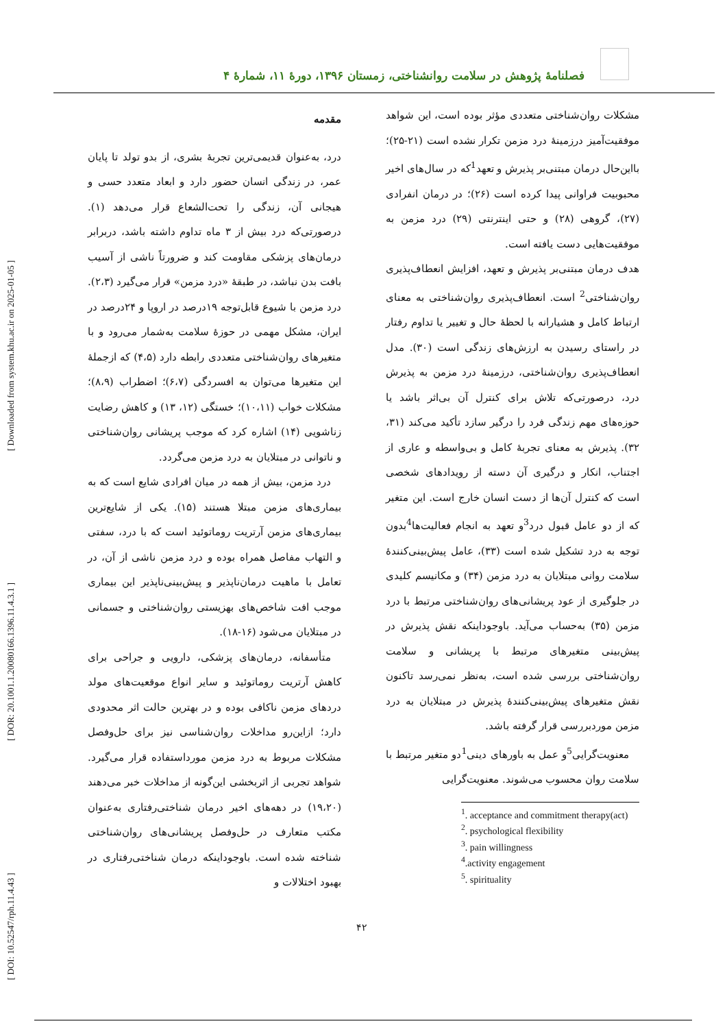[ DOI: 10.52547/rph.11.4.43 ] [ DOR: 20.1001.1.20080166.1396.11.4.3.1 ] [ Downloaded from system.khu.ac.ir on 2025-01-05 ]
فصلنامهٔ پژوهش در سلامت روانشناختی، زمستان ۱۳۹۶، دورهٔ ۱۱، شمارهٔ ۴
مقدمه
درد، به‌عنوان قدیمی‌ترین تجربهٔ بشری، از بدو تولد تا پایان عمر، در زندگی انسان حضور دارد و ابعاد متعدد حسی و هیجانی آن، زندگی را تحت‌الشعاع قرار می‌دهد (۱). درصورتی‌که درد بیش از ۳ ماه تداوم داشته باشد، دربرابر درمان‌های پزشکی مقاومت کند و ضرورتاً ناشی از آسیب بافت بدن نباشد، در طبقهٔ «درد مزمن» قرار می‌گیرد (۲،۳). درد مزمن با شیوع قابل‌توجه ۱۹درصد در اروپا و ۲۴درصد در ایران، مشکل مهمی در حوزهٔ سلامت به‌شمار می‌رود و با متغیرهای روان‌شناختی متعددی رابطه دارد (۴،۵) که ازجملهٔ این متغیرها می‌توان به افسردگی (۶،۷)؛ اضطراب (۸،۹)؛ مشکلات خواب (۱۰،۱۱)؛ خستگی (۱۲، ۱۳) و کاهش رضایت زناشویی (۱۴) اشاره کرد که موجب پریشانی روان‌شناختی و ناتوانی در مبتلایان به درد مزمن می‌گردد.
 درد مزمن، بیش از همه در میان افرادی شایع است که به بیماری‌های مزمن مبتلا هستند (۱۵). یکی از شایع‌ترین بیماری‌های مزمن آرتریت روماتوئید است که با درد، سفتی و التهاب مفاصل همراه بوده و درد مزمن ناشی از آن، در تعامل با ماهیت درمان‌ناپذیر و پیش‌بینی‌ناپذیر این بیماری موجب افت شاخص‌های بهزیستی روان‌شناختی و جسمانی در مبتلایان می‌شود (۱۶-۱۸).
 متأسفانه، درمان‌های پزشکی، دارویی و جراحی برای کاهش آرتریت روماتوئید و سایر انواع موقعیت‌های مولد دردهای مزمن ناکافی بوده و در بهترین حالت اثر محدودی دارد؛ ازاین‌رو مداخلات روان‌شناسی نیز برای حل‌وفصل مشکلات مربوط به درد مزمن مورداستفاده قرار می‌گیرد. شواهد تجربی از اثربخشی این‌گونه از مداخلات خبر می‌دهند (۱۹،۲۰) در دهه‌های اخیر درمان شناختی‌رفتاری به‌عنوان مکتب متعارف در حل‌وفصل پریشانی‌های روان‌شناختی شناخته شده است. باوجوداینکه درمان شناختی‌رفتاری در بهبود اختلالات و
مشکلات روان‌شناختی متعددی مؤثر بوده است، این شواهد موفقیت‌آمیز درزمینهٔ درد مزمن تکرار نشده است (۲۱-۲۵)؛ بااین‌حال درمان مبتنی‌بر پذیرش و تعهد<sup>1</sup>که در سال‌های اخیر محبوبیت فراوانی پیدا کرده است (۲۶)؛ در درمان انفرادی (۲۷)، گروهی (۲۸) و حتی اینترنتی (۲۹) درد مزمن به موفقیت‌هایی دست یافته است.
هدف درمان مبتنی‌بر پذیرش و تعهد، افزایش انعطاف‌پذیری روان‌شناختی<sup>2</sup> است. انعطاف‌پذیری روان‌شناختی به معنای ارتباط کامل و هشیارانه با لحظهٔ حال و تغییر یا تداوم رفتار در راستای رسیدن به ارزش‌های زندگی است (۳۰). مدل انعطاف‌پذیری روان‌شناختی، درزمینهٔ درد مزمن به پذیرش درد، درصورتی‌که تلاش برای کنترل آن بی‌اثر باشد یا حوزه‌های مهم زندگی فرد را درگیر سازد تأکید می‌کند (۳۱، ۳۲). پذیرش به معنای تجربهٔ کامل و بی‌واسطه و عاری از اجتناب، انکار و درگیری آن دسته از رویدادهای شخصی است که کنترل آن‌ها از دست انسان خارج است. این متغیر که از دو عامل قبول درد<sup>3</sup>و تعهد به انجام فعالیت‌ها<sup>4</sup>بدون توجه به درد تشکیل شده است (۳۳)، عامل پیش‌بینی‌کنندهٔ سلامت روانی مبتلایان به درد مزمن (۳۴) و مکانیسم کلیدی در جلوگیری از عود پریشانی‌های روان‌شناختی مرتبط با درد مزمن (۳۵) به‌حساب می‌آید. باوجوداینکه نقش پذیرش در پیش‌بینی متغیرهای مرتبط با پریشانی و سلامت روان‌شناختی بررسی شده است، به‌نظر نمی‌رسد تاکنون نقش متغیرهای پیش‌بینی‌کنندهٔ پذیرش در مبتلایان به درد مزمن موردبررسی قرار گرفته باشد.
 معنویت‌گرایی<sup>5</sup>و عمل به باورهای دینی<sup>1</sup>دو متغیر مرتبط با سلامت روان محسوب می‌شوند. معنویت‌گرایی
<sup>1</sup>. acceptance and commitment therapy(act)
<sup>2</sup>. psychological flexibility
<sup>3</sup>. pain willingness
<sup>4</sup>.activity engagement
<sup>5</sup>. spirituality
۴۲